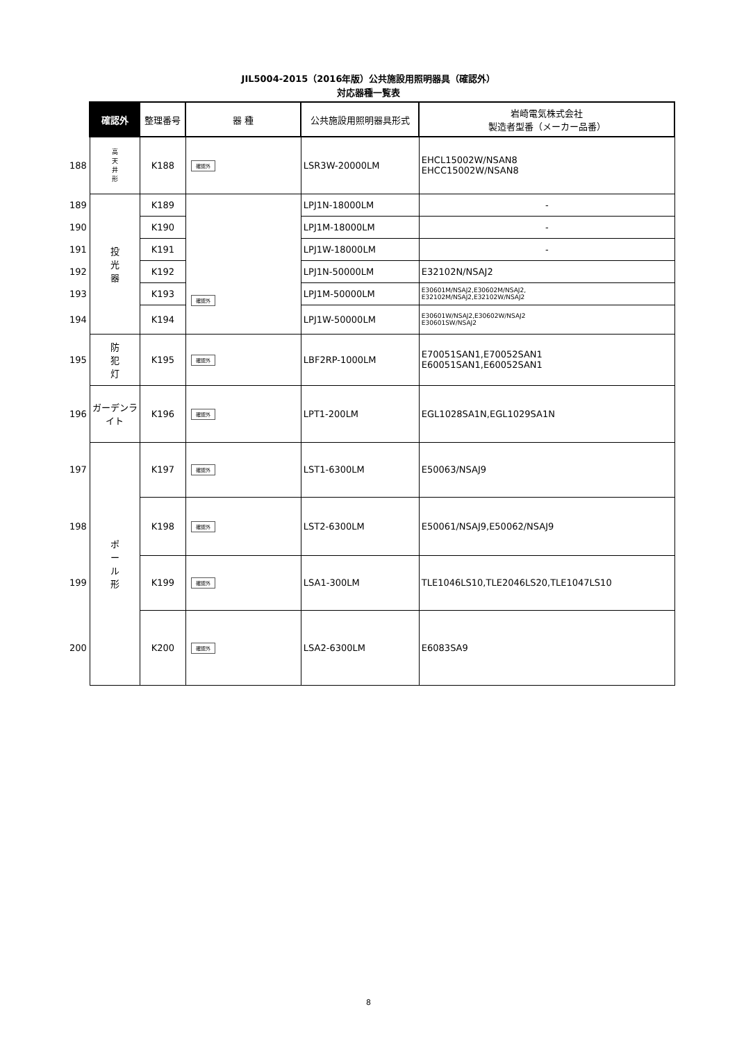JIL5004-2015（2016年版）公共施設用照明器具（確認外）
対応器種一覧表
| | 確認外 | 整理番号 | 器 種 | 公共施設用照明器具形式 | 岩崎電気株式会社 製造者型番（メーカー品番） |
| 188 | 高 天 井 形 | K188 | 確認外 | LSR3W-20000LM | EHCL15002W/NSAN8 EHCC15002W/NSAN8 |
| 189 | 投 光 器 | K189 | 確認外 | LPJ1N-18000LM | - |
| 190 | | K190 | | LPJ1M-18000LM | - |
| 191 | | K191 | | LPJ1W-18000LM | - |
| 192 | | K192 | | LPJ1N-50000LM | E32102N/NSAJ2 |
| 193 | | K193 | | LPJ1M-50000LM | E30601M/NSAJ2,E30602M/NSAJ2, E32102M/NSAJ2,E32102W/NSAJ2 |
| 194 | | K194 | | LPJ1W-50000LM | E30601W/NSAJ2,E30602W/NSAJ2 E30601SW/NSAJ2 |
| 195 | 防 犯 灯 | K195 | 確認外 | LBF2RP-1000LM | E70051SAN1,E70052SAN1 E60051SAN1,E60052SAN1 |
| 196 | ガーデンライト | K196 | 確認外 | LPT1-200LM | EGL1028SA1N,EGL1029SA1N |
| 197 | ポ ー ル 形 | K197 | 確認外 | LST1-6300LM | E50063/NSAJ9 |
| 198 | | K198 | 確認外 | LST2-6300LM | E50061/NSAJ9,E50062/NSAJ9 |
| 199 | | K199 | 確認外 | LSA1-300LM | TLE1046LS10,TLE2046LS20,TLE1047LS10 |
| 200 | | K200 | 確認外 | LSA2-6300LM | E6083SA9 |
8